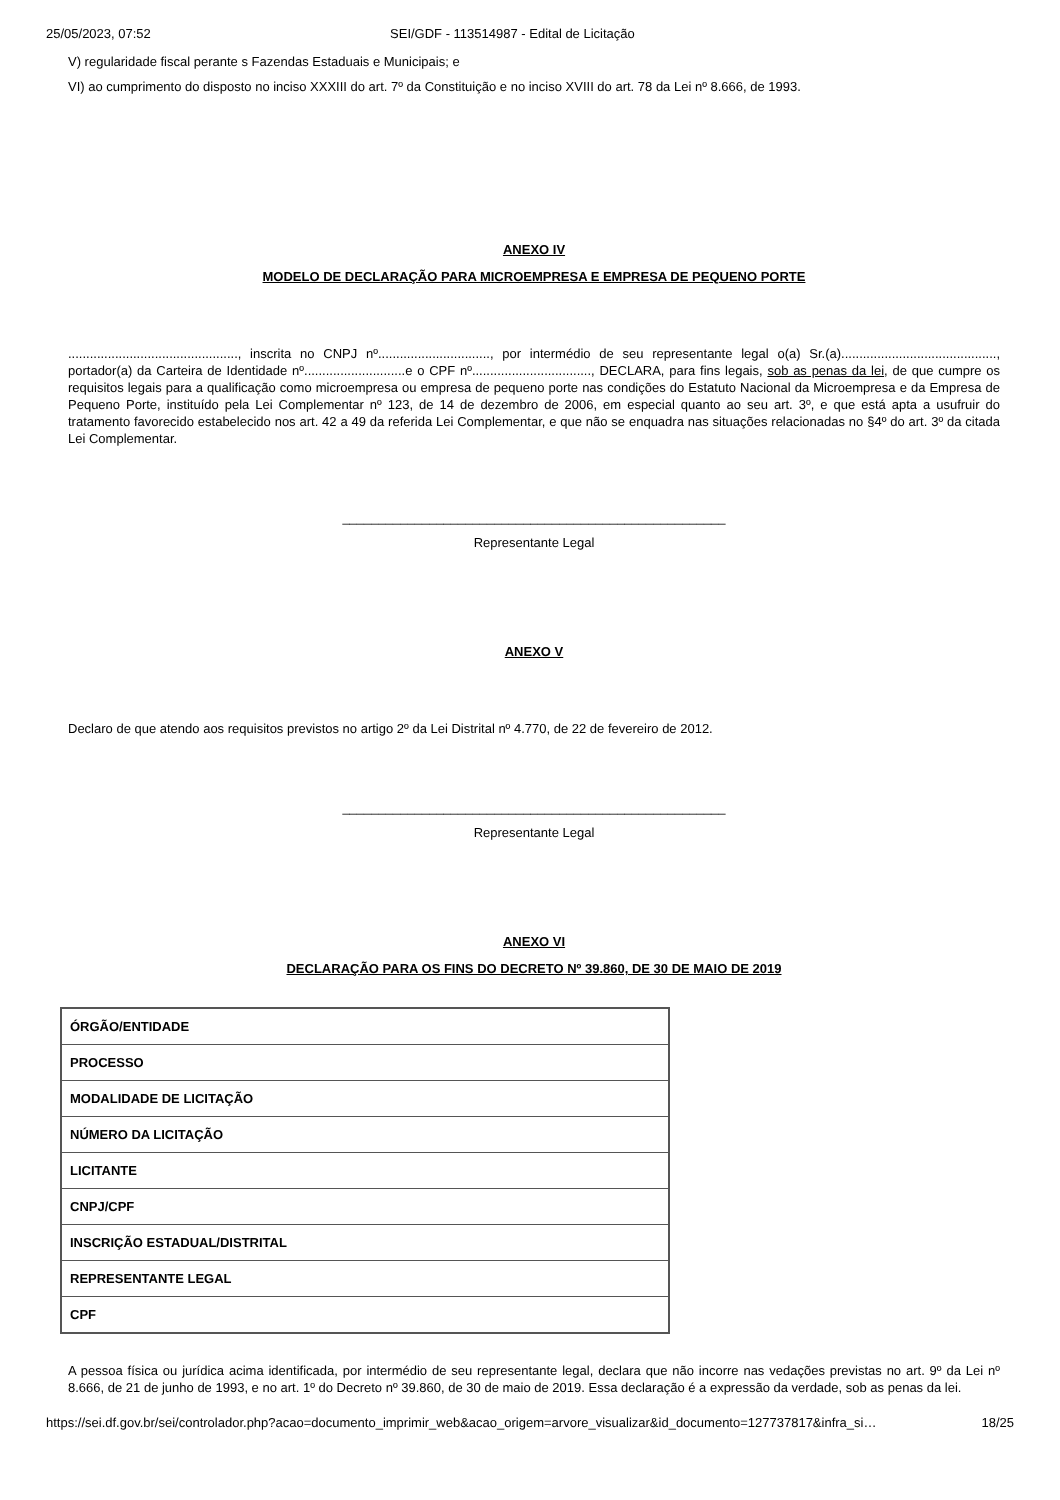25/05/2023, 07:52 SEI/GDF - 113514987 - Edital de Licitação
V) regularidade fiscal perante s Fazendas Estaduais e Municipais; e
VI) ao cumprimento do disposto no inciso XXXIII do art. 7º da Constituição e no inciso XVIII do art. 78 da Lei nº 8.666, de 1993.
ANEXO IV
MODELO DE DECLARAÇÃO PARA MICROEMPRESA E EMPRESA DE PEQUENO PORTE
..............................................., inscrita no CNPJ nº..............................., por intermédio de seu representante legal o(a) Sr.(a)..........................................., portador(a) da Carteira de Identidade nº............................e o CPF nº................................., DECLARA, para fins legais, sob as penas da lei, de que cumpre os requisitos legais para a qualificação como microempresa ou empresa de pequeno porte nas condições do Estatuto Nacional da Microempresa e da Empresa de Pequeno Porte, instituído pela Lei Complementar nº 123, de 14 de dezembro de 2006, em especial quanto ao seu art. 3º, e que está apta a usufruir do tratamento favorecido estabelecido nos art. 42 a 49 da referida Lei Complementar, e que não se enquadra nas situações relacionadas no §4º do art. 3º da citada Lei Complementar.
_____________________________________________________
Representante Legal
ANEXO V
Declaro de que atendo aos requisitos previstos no artigo 2º da Lei Distrital nº 4.770, de 22 de fevereiro de 2012.
_____________________________________________________
Representante Legal
ANEXO VI
DECLARAÇÃO PARA OS FINS DO DECRETO Nº 39.860, DE 30 DE MAIO DE 2019
| ÓRGÃO/ENTIDADE |
| PROCESSO |
| MODALIDADE DE LICITAÇÃO |
| NÚMERO DA LICITAÇÃO |
| LICITANTE |
| CNPJ/CPF |
| INSCRIÇÃO ESTADUAL/DISTRITAL |
| REPRESENTANTE LEGAL |
| CPF |
A pessoa física ou jurídica acima identificada, por intermédio de seu representante legal, declara que não incorre nas vedações previstas no art. 9º da Lei nº 8.666, de 21 de junho de 1993, e no art. 1º do Decreto nº 39.860, de 30 de maio de 2019. Essa declaração é a expressão da verdade, sob as penas da lei.
https://sei.df.gov.br/sei/controlador.php?acao=documento_imprimir_web&acao_origem=arvore_visualizar&id_documento=127737817&infra_si… 18/25